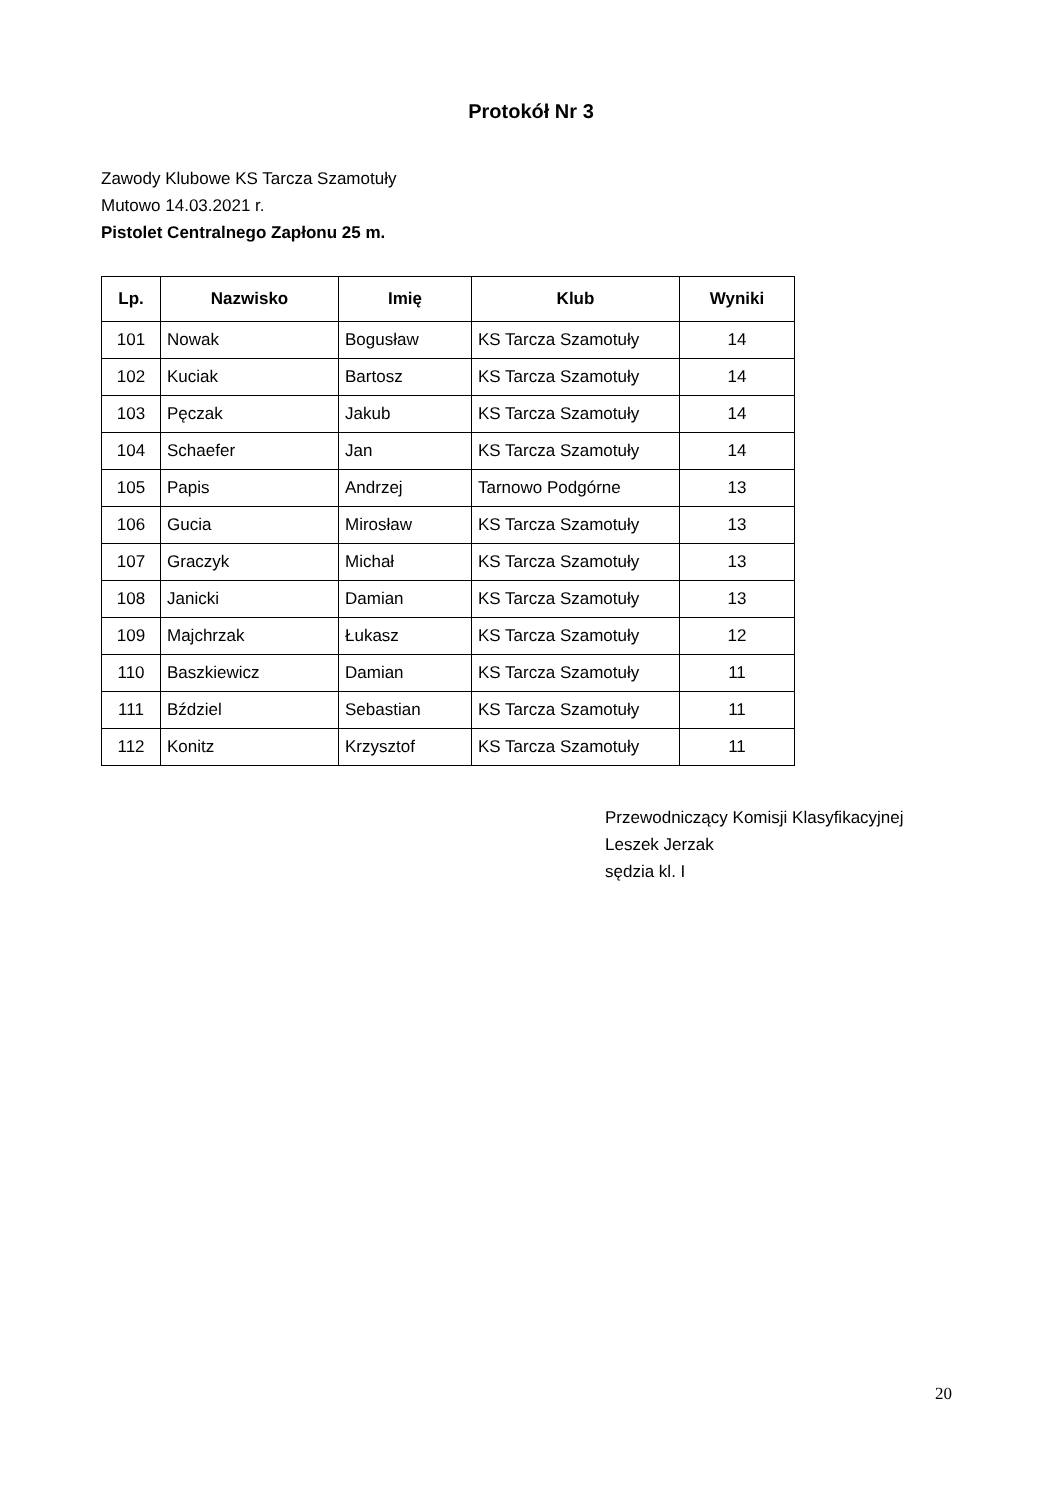Protokół Nr 3
Zawody Klubowe KS Tarcza Szamotuły
Mutowo 14.03.2021 r.
Pistolet Centralnego Zapłonu 25 m.
| Lp. | Nazwisko | Imię | Klub | Wyniki |
| --- | --- | --- | --- | --- |
| 101 | Nowak | Bogusław | KS Tarcza Szamotuły | 14 |
| 102 | Kuciak | Bartosz | KS Tarcza Szamotuły | 14 |
| 103 | Pęczak | Jakub | KS Tarcza Szamotuły | 14 |
| 104 | Schaefer | Jan | KS Tarcza Szamotuły | 14 |
| 105 | Papis | Andrzej | Tarnowo Podgórne | 13 |
| 106 | Gucia | Mirosław | KS Tarcza Szamotuły | 13 |
| 107 | Graczyk | Michał | KS Tarcza Szamotuły | 13 |
| 108 | Janicki | Damian | KS Tarcza Szamotuły | 13 |
| 109 | Majchrzak | Łukasz | KS Tarcza Szamotuły | 12 |
| 110 | Baszkiewicz | Damian | KS Tarcza Szamotuły | 11 |
| 111 | Bździel | Sebastian | KS Tarcza Szamotuły | 11 |
| 112 | Konitz | Krzysztof | KS Tarcza Szamotuły | 11 |
Przewodniczący Komisji Klasyfikacyjnej
Leszek Jerzak
sędzia kl. I
20